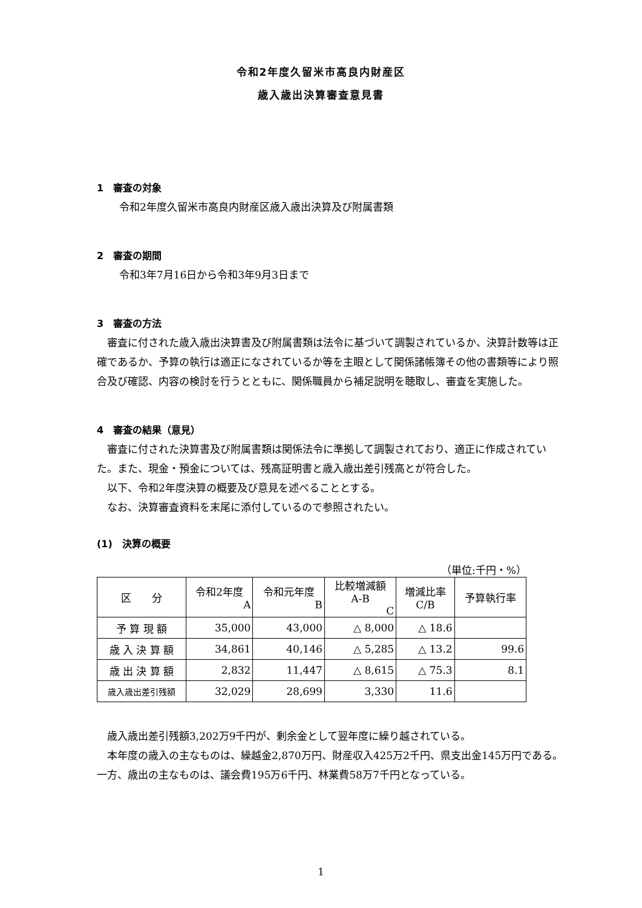令和2年度久留米市高良内財産区
歳入歳出決算審査意見書
1　審査の対象
令和2年度久留米市高良内財産区歳入歳出決算及び附属書類
2　審査の期間
令和3年7月16日から令和3年9月3日まで
3　審査の方法
審査に付された歳入歳出決算書及び附属書類は法令に基づいて調製されているか、決算計数等は正確であるか、予算の執行は適正になされているか等を主眼として関係諸帳簿その他の書類等により照合及び確認、内容の検討を行うとともに、関係職員から補足説明を聴取し、審査を実施した。
4　審査の結果（意見）
審査に付された決算書及び附属書類は関係法令に準拠して調製されており、適正に作成されていた。また、現金・預金については、残高証明書と歳入歳出差引残高とが符合した。
以下、令和2年度決算の概要及び意見を述べることとする。
なお、決算審査資料を末尾に添付しているので参照されたい。
(1)　決算の概要
（単位:千円・%）
| 区 分 | 令和2年度 A | 令和元年度 B | 比較増減額 A-B C | 増減比率 C/B | 予算執行率 |
| --- | --- | --- | --- | --- | --- |
| 予 算 現 額 | 35,000 | 43,000 | △ 8,000 | △ 18.6 | |
| 歳 入 決 算 額 | 34,861 | 40,146 | △ 5,285 | △ 13.2 | 99.6 |
| 歳 出 決 算 額 | 2,832 | 11,447 | △ 8,615 | △ 75.3 | 8.1 |
| 歳入歳出差引残額 | 32,029 | 28,699 | 3,330 | 11.6 | |
歳入歳出差引残額3,202万9千円が、剰余金として翌年度に繰り越されている。
本年度の歳入の主なものは、繰越金2,870万円、財産収入425万2千円、県支出金145万円である。一方、歳出の主なものは、議会費195万6千円、林業費58万7千円となっている。
1